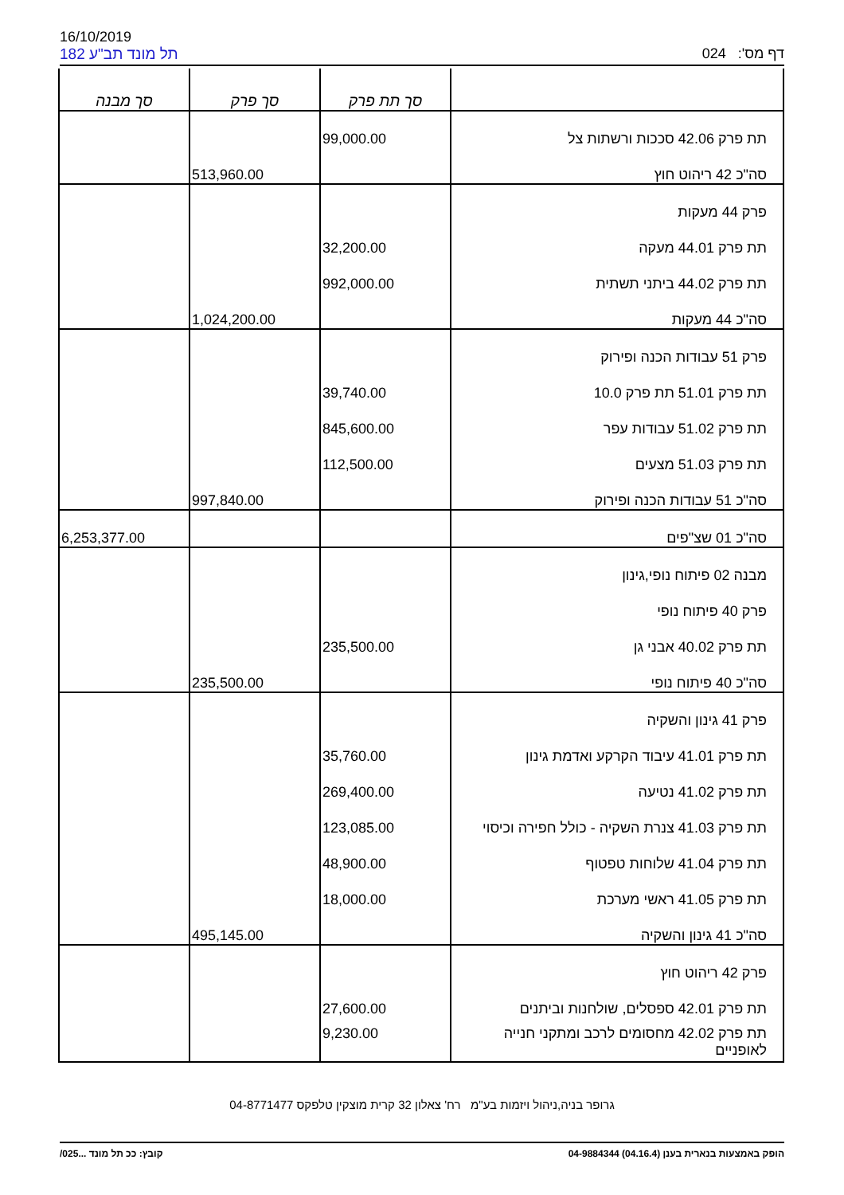16/10/2019
תל מונד תב"ע 182 דף מס': 024
| | סך תת פרק | סך פרק | סך מבנה |
| --- | --- | --- | --- |
| תת פרק 42.06 סככות ורשתות צל | 99,000.00 | | |
| סה"כ 42 ריהוט חוץ | | 513,960.00 | |
| פרק 44 מעקות | | | |
| תת פרק 44.01 מעקה | 32,200.00 | | |
| תת פרק 44.02 ביתני תשתית | 992,000.00 | | |
| סה"כ 44 מעקות | | 1,024,200.00 | |
| פרק 51 עבודות הכנה ופירוק | | | |
| תת פרק 51.01 תת פרק 10.0 | 39,740.00 | | |
| תת פרק 51.02 עבודות עפר | 845,600.00 | | |
| תת פרק 51.03 מצעים | 112,500.00 | | |
| סה"כ 51 עבודות הכנה ופירוק | | 997,840.00 | |
| סה"כ 01 שצ"פים | | | 6,253,377.00 |
| מבנה 02 פיתוח נופי,גינון | | | |
| פרק 40 פיתוח נופי | | | |
| תת פרק 40.02 אבני גן | 235,500.00 | | |
| סה"כ 40 פיתוח נופי | | 235,500.00 | |
| פרק 41 גינון והשקיה | | | |
| תת פרק 41.01 עיבוד הקרקע ואדמת גינון | 35,760.00 | | |
| תת פרק 41.02 נטיעה | 269,400.00 | | |
| תת פרק 41.03 צנרת השקיה - כולל חפירה וכיסוי | 123,085.00 | | |
| תת פרק 41.04 שלוחות טפטוף | 48,900.00 | | |
| תת פרק 41.05 ראשי מערכת | 18,000.00 | | |
| סה"כ 41 גינון והשקיה | | 495,145.00 | |
| פרק 42 ריהוט חוץ | | | |
| תת פרק 42.01 ספסלים, שולחנות וביתנים | 27,600.00 | | |
| תת פרק 42.02 מחסומים לרכב ומתקני חנייה לאופניים | 9,230.00 | | |
גרופר בניה,ניהול ויזמות בע"מ רח' צאלון 32 קרית מוצקין טלפקס 04-8771477
הופק באמצעות בנארית בענן (04.16.4) 04-9884344 קובץ: ככ תל מונד ...025/